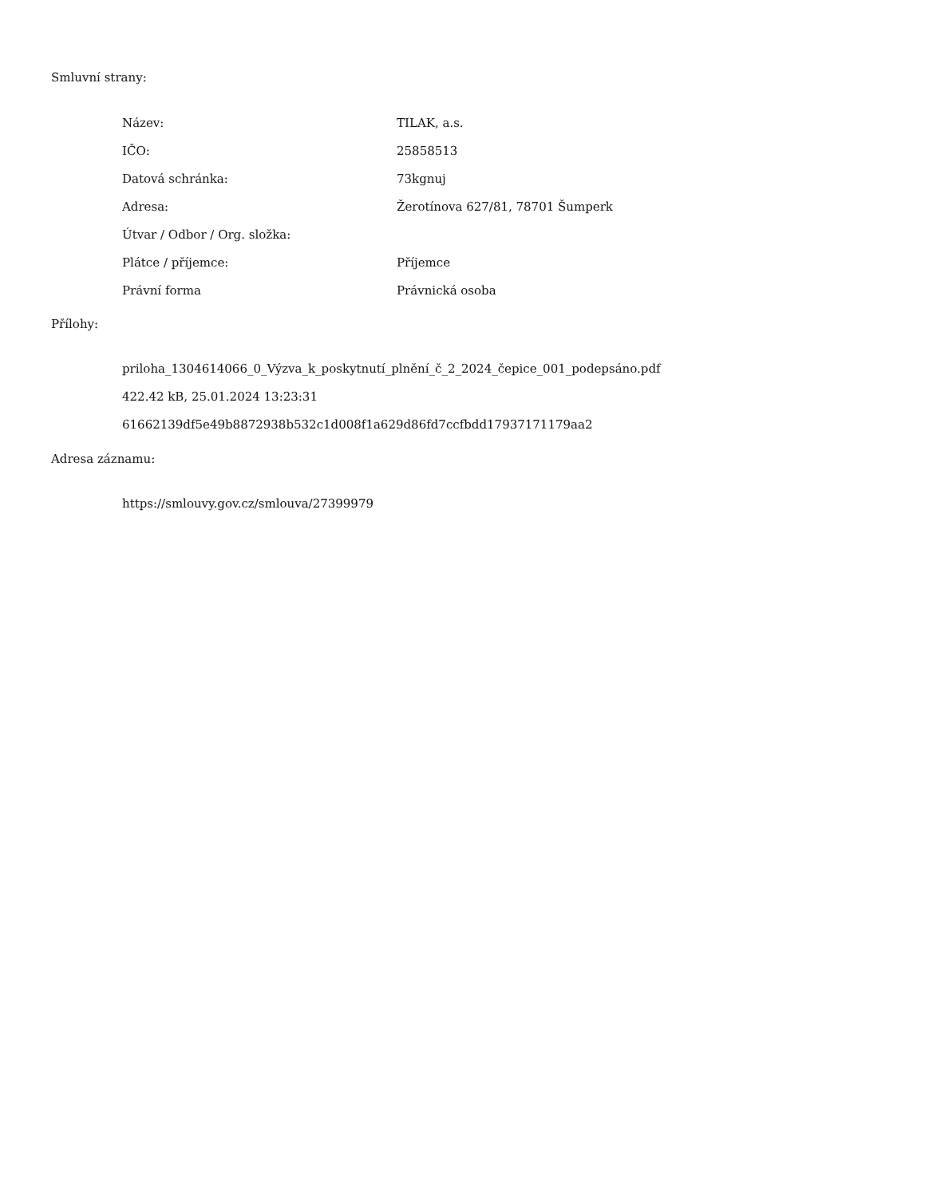Smluvní strany:
| Název: | TILAK, a.s. |
| IČO: | 25858513 |
| Datová schránka: | 73kgnuj |
| Adresa: | Žerotínova 627/81, 78701 Šumperk |
| Útvar / Odbor / Org. složka: | |
| Plátce / příjemce: | Příjemce |
| Právní forma | Právnická osoba |
Přílohy:
priloha_1304614066_0_Výzva_k_poskytnutí_plnění_č_2_2024_čepice_001_podepsáno.pdf
422.42 kB, 25.01.2024 13:23:31
61662139df5e49b8872938b532c1d008f1a629d86fd7ccfbdd17937171179aa2
Adresa záznamu:
https://smlouvy.gov.cz/smlouva/27399979